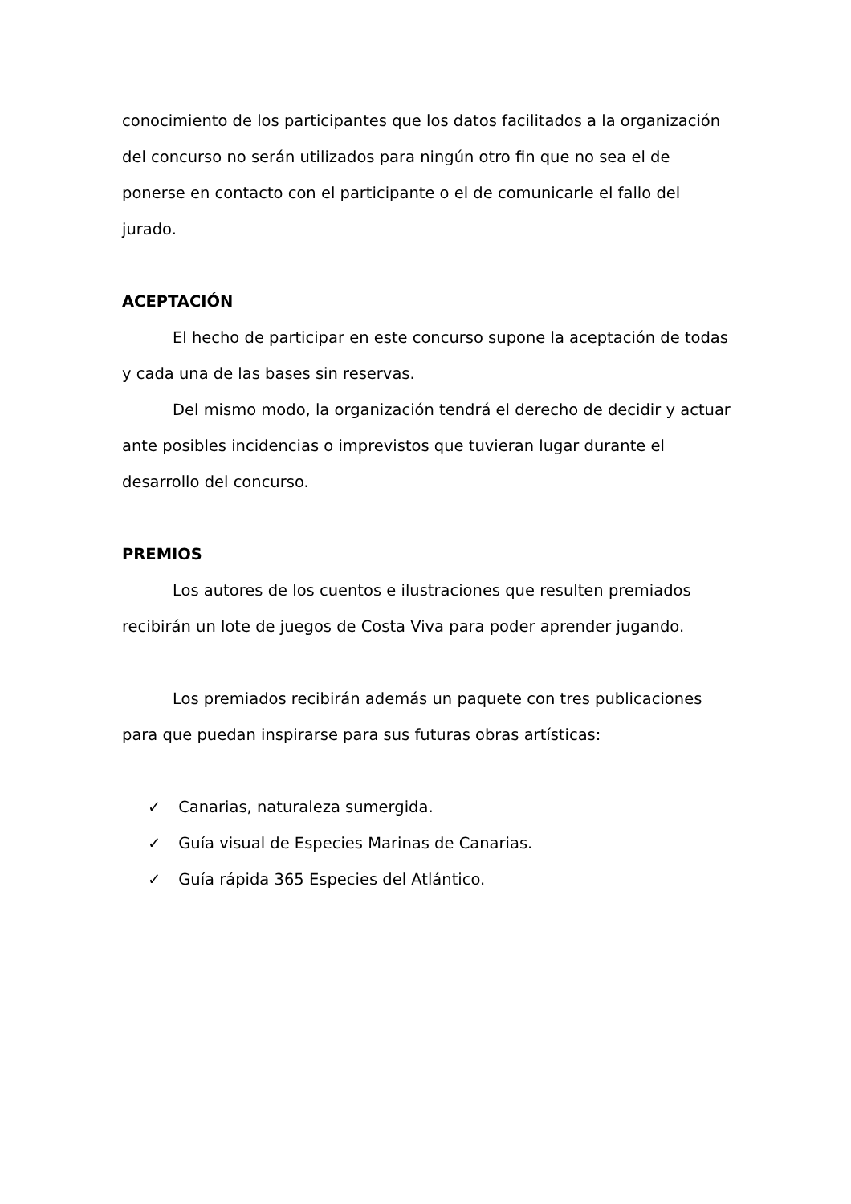conocimiento de los participantes que los datos facilitados a la organización del concurso no serán utilizados para ningún otro fin que no sea el de ponerse en contacto con el participante o el de comunicarle el fallo del jurado.
ACEPTACIÓN
El hecho de participar en este concurso supone la aceptación de todas y cada una de las bases sin reservas.
Del mismo modo, la organización tendrá el derecho de decidir y actuar ante posibles incidencias o imprevistos que tuvieran lugar durante el desarrollo del concurso.
PREMIOS
Los autores de los cuentos e ilustraciones que resulten premiados recibirán un lote de juegos de Costa Viva para poder aprender jugando.
Los premiados recibirán además un paquete con tres publicaciones para que puedan inspirarse para sus futuras obras artísticas:
✓ Canarias, naturaleza sumergida.
✓ Guía visual de Especies Marinas de Canarias.
✓ Guía rápida 365 Especies del Atlántico.